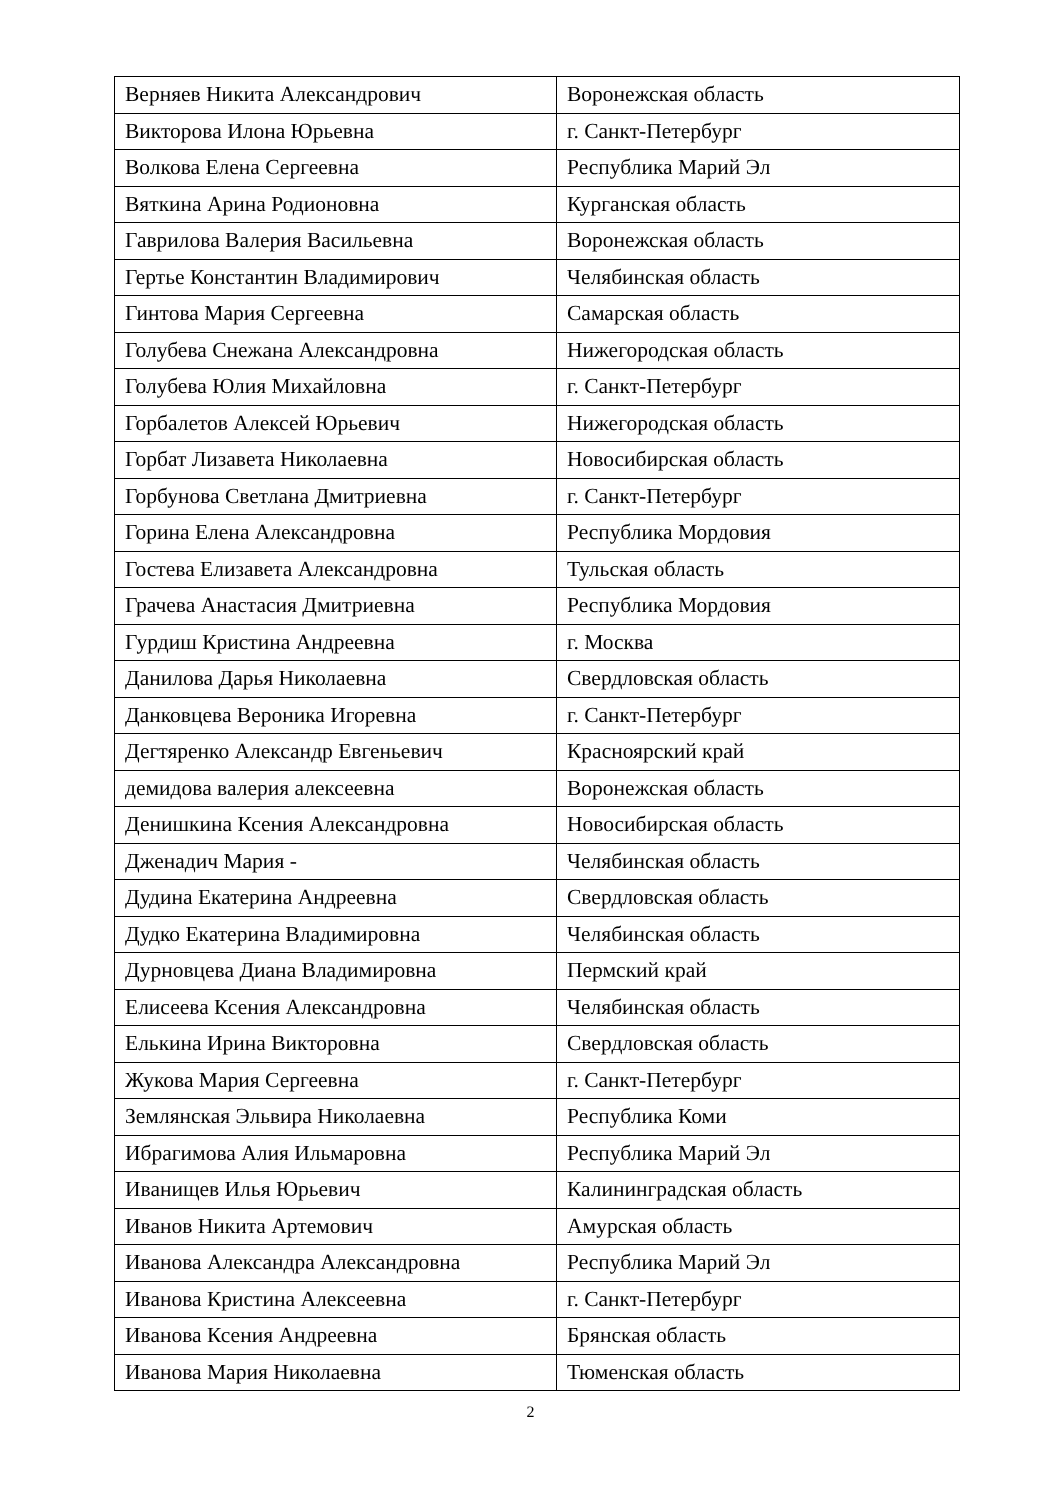| Верняев Никита Александрович | Воронежская область |
| Викторова Илона Юрьевна | г. Санкт-Петербург |
| Волкова Елена Сергеевна | Республика Марий Эл |
| Вяткина Арина Родионовна | Курганская область |
| Гаврилова Валерия Васильевна | Воронежская область |
| Гертье Константин Владимирович | Челябинская область |
| Гинтова Мария Сергеевна | Самарская область |
| Голубева Снежана Александровна | Нижегородская область |
| Голубева Юлия Михайловна | г. Санкт-Петербург |
| Горбалетов Алексей Юрьевич | Нижегородская область |
| Горбат Лизавета Николаевна | Новосибирская область |
| Горбунова Светлана Дмитриевна | г. Санкт-Петербург |
| Горина Елена Александровна | Республика Мордовия |
| Гостева Елизавета Александровна | Тульская область |
| Грачева Анастасия Дмитриевна | Республика Мордовия |
| Гурдиш Кристина Андреевна | г. Москва |
| Данилова Дарья Николаевна | Свердловская область |
| Данковцева Вероника Игоревна | г. Санкт-Петербург |
| Дегтяренко Александр Евгеньевич | Красноярский край |
| демидова валерия алексеевна | Воронежская область |
| Денишкина Ксения Александровна | Новосибирская область |
| Дженадич Мария - | Челябинская область |
| Дудина Екатерина Андреевна | Свердловская область |
| Дудко Екатерина Владимировна | Челябинская область |
| Дурновцева Диана Владимировна | Пермский край |
| Елисеева Ксения Александровна | Челябинская область |
| Елькина Ирина Викторовна | Свердловская область |
| Жукова Мария Сергеевна | г. Санкт-Петербург |
| Землянская Эльвира Николаевна | Республика Коми |
| Ибрагимова Алия Ильмаровна | Республика Марий Эл |
| Иванищев Илья Юрьевич | Калининградская область |
| Иванов Никита Артемович | Амурская область |
| Иванова Александра Александровна | Республика Марий Эл |
| Иванова Кристина Алексеевна | г. Санкт-Петербург |
| Иванова Ксения Андреевна | Брянская область |
| Иванова Мария Николаевна | Тюменская область |
2